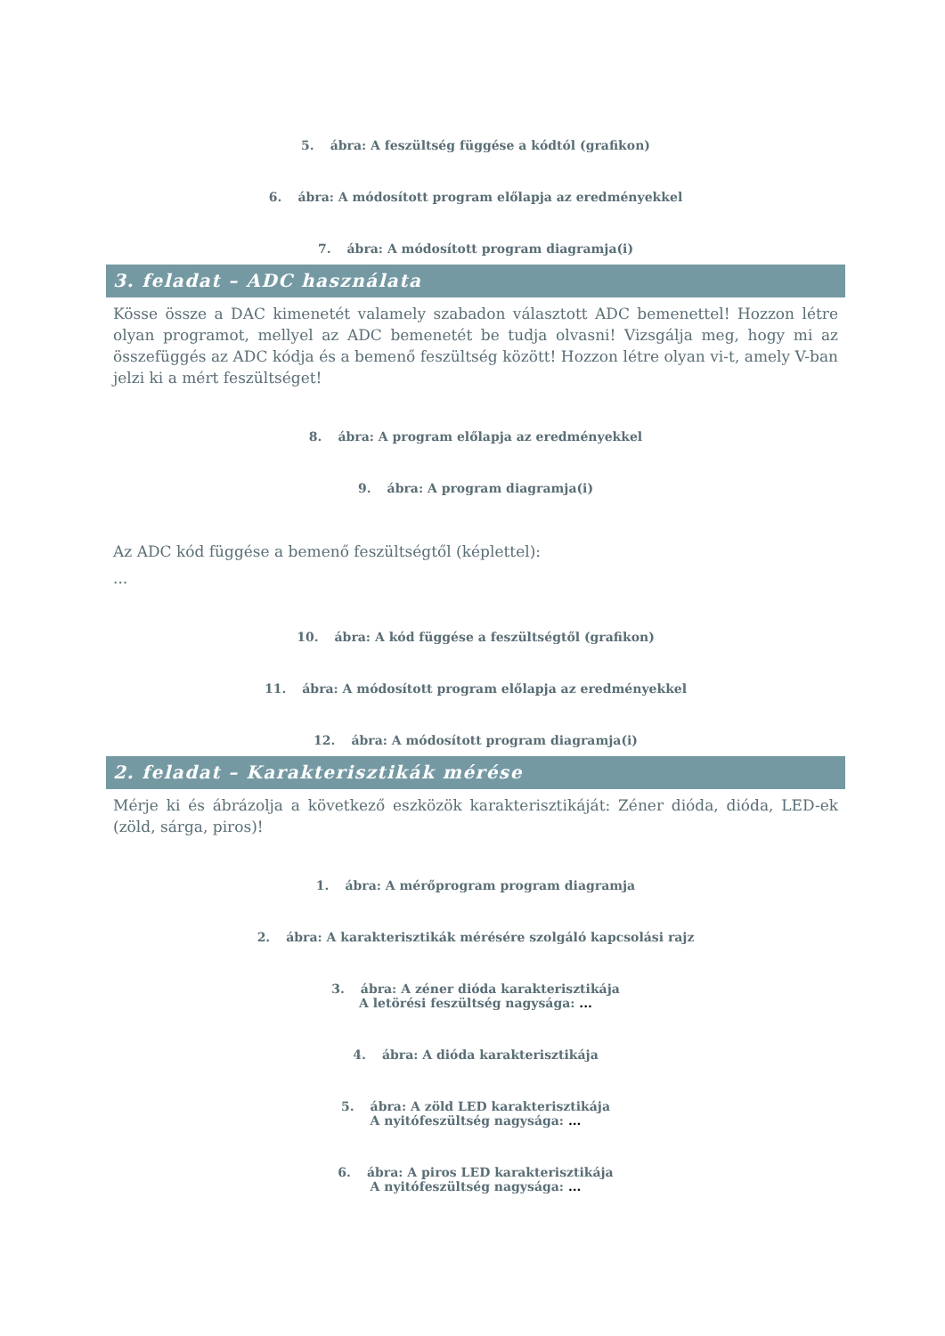5. ábra: A feszültség függése a kódtól (grafikon)
6. ábra: A módosított program előlapja az eredményekkel
7. ábra: A módosított program diagramja(i)
3. feladat – ADC használata
Kösse össze a DAC kimenetét valamely szabadon választott ADC bemenettel! Hozzon létre olyan programot, mellyel az ADC bemenetét be tudja olvasni! Vizsgálja meg, hogy mi az összefüggés az ADC kódja és a bemenő feszültség között! Hozzon létre olyan vi-t, amely V-ban jelzi ki a mért feszültséget!
8. ábra: A program előlapja az eredményekkel
9. ábra: A program diagramja(i)
Az ADC kód függése a bemenő feszültségtől (képlettel):
...
10. ábra: A kód függése a feszültségtől (grafikon)
11. ábra: A módosított program előlapja az eredményekkel
12. ábra: A módosított program diagramja(i)
2. feladat – Karakterisztikák mérése
Mérje ki és ábrázolja a következő eszközök karakterisztikáját: Zéner dióda, dióda, LED-ek (zöld, sárga, piros)!
1. ábra: A mérőprogram program diagramja
2. ábra: A karakterisztikák mérésére szolgáló kapcsolási rajz
3. ábra: A zéner dióda karakterisztikája
A letörési feszültség nagysága: ...
4. ábra: A dióda karakterisztikája
5. ábra: A zöld LED karakterisztikája
A nyitófeszültség nagysága: ...
6. ábra: A piros LED karakterisztikája
A nyitófeszültség nagysága: ...